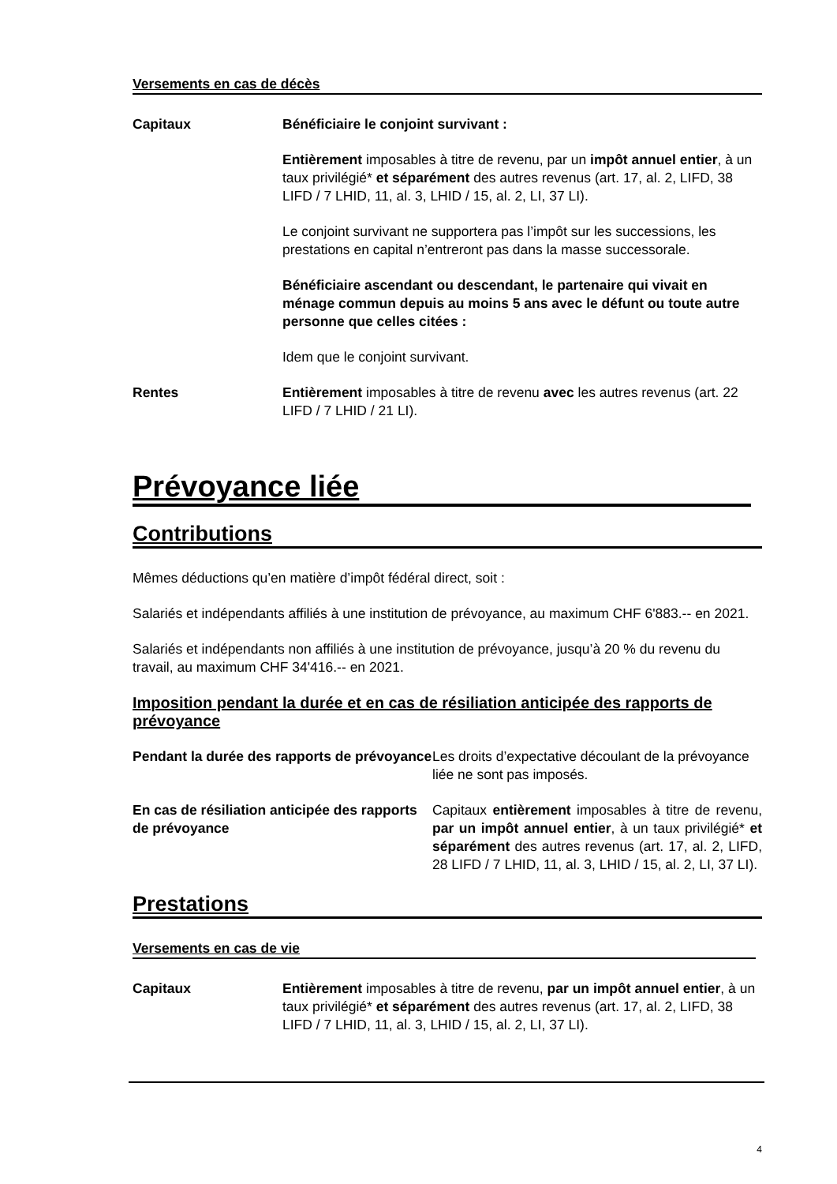Versements en cas de décès
Capitaux Bénéficiaire le conjoint survivant :
Entièrement imposables à titre de revenu, par un impôt annuel entier, à un taux privilégié* et séparément des autres revenus (art. 17, al. 2, LIFD, 38 LIFD / 7 LHID, 11, al. 3, LHID / 15, al. 2, LI, 37 LI).
Le conjoint survivant ne supportera pas l’impôt sur les successions, les prestations en capital n’entreront pas dans la masse successorale.
Bénéficiaire ascendant ou descendant, le partenaire qui vivait en ménage commun depuis au moins 5 ans avec le défunt ou toute autre personne que celles citées :
Idem que le conjoint survivant.
Rentes Entièrement imposables à titre de revenu avec les autres revenus (art. 22 LIFD / 7 LHID / 21 LI).
Prévoyance liée
Contributions
Mêmes déductions qu’en matière d’impôt fédéral direct, soit :
Salariés et indépendants affiliés à une institution de prévoyance, au maximum CHF 6'883.-- en 2021.
Salariés et indépendants non affiliés à une institution de prévoyance, jusqu’à 20 % du revenu du travail, au maximum CHF 34'416.-- en 2021.
Imposition pendant la durée et en cas de résiliation anticipée des rapports de prévoyance
Pendant la durée des rapports de prévoyance
Les droits d’expectative découlant de la prévoyance liée ne sont pas imposés.
En cas de résiliation anticipée des rapports de prévoyance
Capitaux entièrement imposables à titre de revenu, par un impôt annuel entier, à un taux privilégié* et séparément des autres revenus (art. 17, al. 2, LIFD, 28 LIFD / 7 LHID, 11, al. 3, LHID / 15, al. 2, LI, 37 LI).
Prestations
Versements en cas de vie
Capitaux Entièrement imposables à titre de revenu, par un impôt annuel entier, à un taux privilégié* et séparément des autres revenus (art. 17, al. 2, LIFD, 38 LIFD / 7 LHID, 11, al. 3, LHID / 15, al. 2, LI, 37 LI).
4